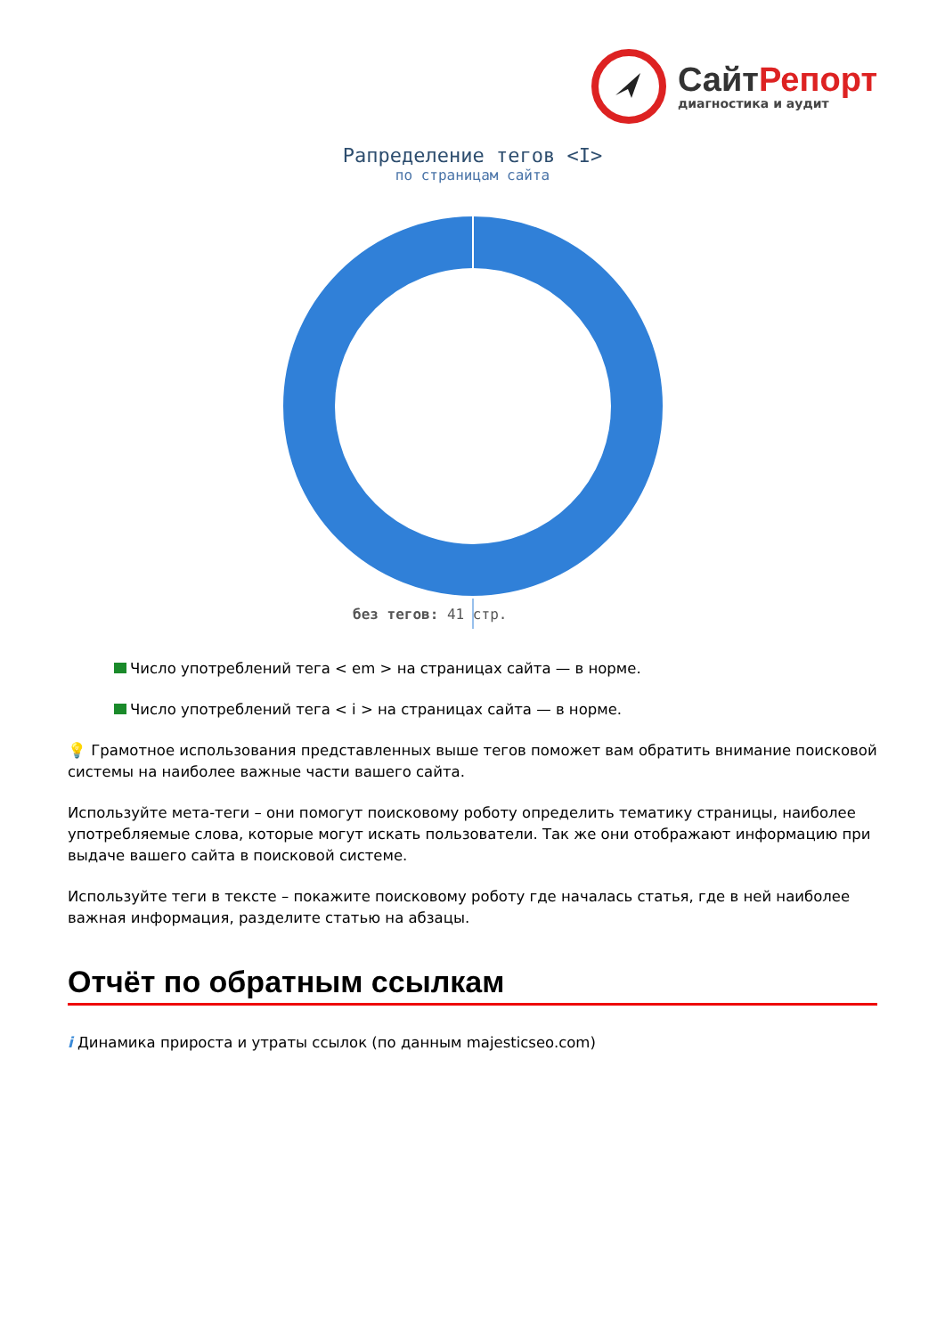Сайт Репорт
диагностика и аудит
Рапределение тегов <I>
по страницам сайта
без тегов: 41 стр.
Число употреблений тега < em > на страницах сайта — в норме.
Число употреблений тега < i > на страницах сайта — в норме.
💡 Грамотное использования представленных выше тегов поможет вам обратить внимание поисковой системы на наиболее важные части вашего сайта.
Используйте мета-теги – они помогут поисковому роботу определить тематику страницы, наиболее употребляемые слова, которые могут искать пользователи. Так же они отображают информацию при выдаче вашего сайта в поисковой системе.
Используйте теги в тексте – покажите поисковому роботу где началась статья, где в ней наиболее важная информация, разделите статью на абзацы.
Отчёт по обратным ссылкам
i Динамика прироста и утраты ссылок (по данным majesticseo.com)